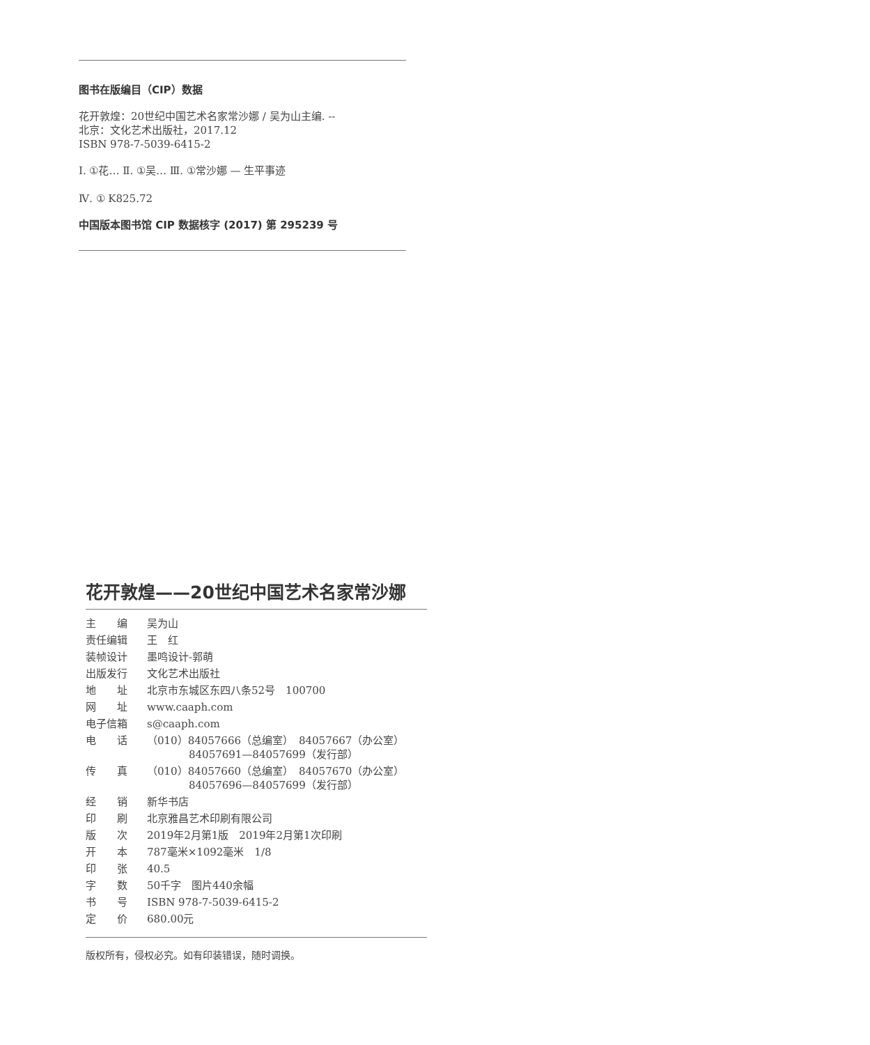图书在版编目（CIP）数据
花开敦煌：20世纪中国艺术名家常沙娜 / 吴为山主编. --
北京：文化艺术出版社，2017.12
ISBN 978-7-5039-6415-2
Ⅰ. ①花… Ⅱ. ①吴… Ⅲ. ①常沙娜 — 生平事迹
Ⅳ. ① K825.72
中国版本图书馆 CIP 数据核字 (2017) 第 295239 号
花开敦煌——20世纪中国艺术名家常沙娜
| 主 编 | 吴为山 |
| 责任编辑 | 王 红 |
| 装帧设计 | 墨鸣设计-郭萌 |
| 出版发行 | 文化艺术出版社 |
| 地 址 | 北京市东城区东四八条52号 100700 |
| 网 址 | www.caaph.com |
| 电子信箱 | s@caaph.com |
| 电 话 | （010）84057666（总编室） 84057667（办公室） 84057691—84057699（发行部） |
| 传 真 | （010）84057660（总编室） 84057670（办公室） 84057696—84057699（发行部） |
| 经 销 | 新华书店 |
| 印 刷 | 北京雅昌艺术印刷有限公司 |
| 版 次 | 2019年2月第1版 2019年2月第1次印刷 |
| 开 本 | 787毫米×1092毫米 1/8 |
| 印 张 | 40.5 |
| 字 数 | 50千字 图片440余幅 |
| 书 号 | ISBN 978-7-5039-6415-2 |
| 定 价 | 680.00元 |
版权所有，侵权必究。如有印装错误，随时调换。